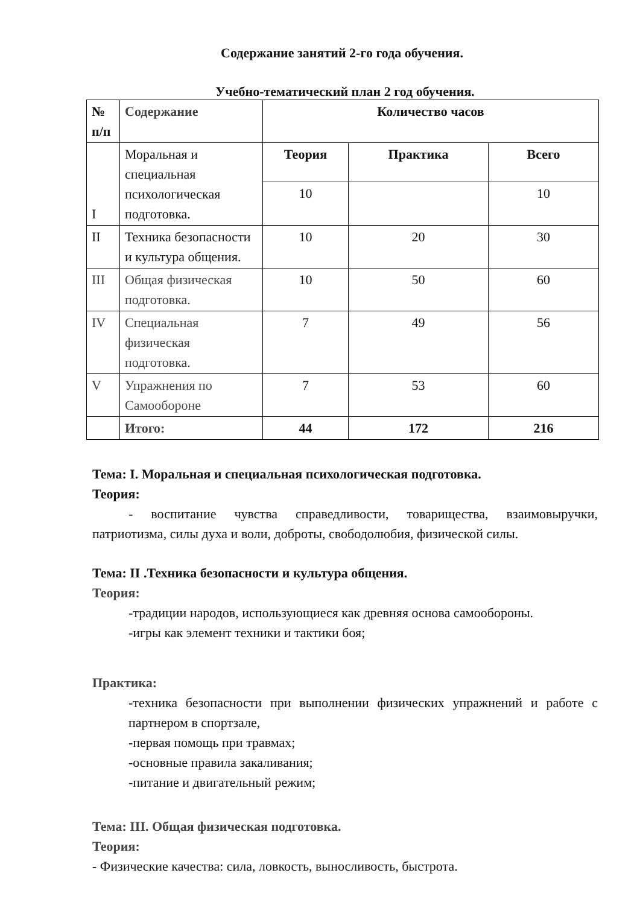Содержание занятий 2-го года обучения.
Учебно-тематический план 2 год обучения.
| № п/п | Содержание | Количество часов | | |
| --- | --- | --- | --- | --- |
| I | Моральная и специальная психологическая подготовка. | Теория | Практика | Всего |
| | | 10 | | 10 |
| II | Техника безопасности и культура общения. | 10 | 20 | 30 |
| III | Общая физическая подготовка. | 10 | 50 | 60 |
| IV | Специальная физическая подготовка. | 7 | 49 | 56 |
| V | Упражнения по Самообороне | 7 | 53 | 60 |
| | Итого: | 44 | 172 | 216 |
Тема: I. Моральная и специальная психологическая подготовка.
Теория:
- воспитание чувства справедливости, товарищества, взаимовыручки, патриотизма, силы духа и воли, доброты, свободолюбия, физической силы.
Тема: II .Техника безопасности и культура общения.
Теория:
-традиции народов, использующиеся как древняя основа самообороны.
-игры как элемент техники и тактики боя;
Практика:
-техника безопасности при выполнении физических упражнений и работе с партнером в спортзале,
-первая помощь при травмах;
-основные правила закаливания;
-питание и двигательный режим;
Тема: III. Общая физическая подготовка.
Теория:
- Физические качества: сила, ловкость, выносливость, быстрота.